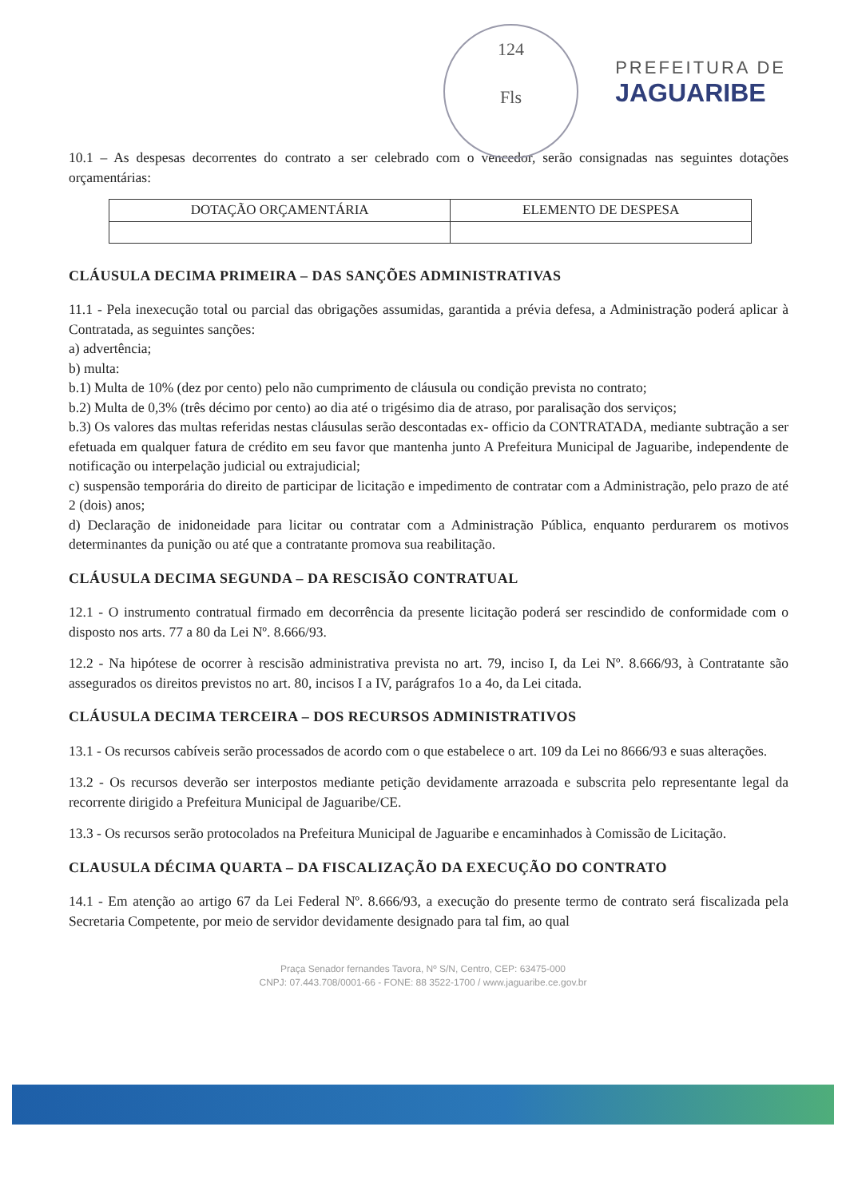124
Fls
PREFEITURA DE
JAGUARIBE
10.1 – As despesas decorrentes do contrato a ser celebrado com o vencedor, serão consignadas nas seguintes dotações orçamentárias:
| DOTAÇÃO ORÇAMENTÁRIA | ELEMENTO DE DESPESA |
CLÁUSULA DECIMA PRIMEIRA – DAS SANÇÕES ADMINISTRATIVAS
11.1 - Pela inexecução total ou parcial das obrigações assumidas, garantida a prévia defesa, a Administração poderá aplicar à Contratada, as seguintes sanções:
a) advertência;
b) multa:
b.1) Multa de 10% (dez por cento) pelo não cumprimento de cláusula ou condição prevista no contrato;
b.2) Multa de 0,3% (três décimo por cento) ao dia até o trigésimo dia de atraso, por paralisação dos serviços;
b.3) Os valores das multas referidas nestas cláusulas serão descontadas ex- officio da CONTRATADA, mediante subtração a ser efetuada em qualquer fatura de crédito em seu favor que mantenha junto A Prefeitura Municipal de Jaguaribe, independente de notificação ou interpelação judicial ou extrajudicial;
c) suspensão temporária do direito de participar de licitação e impedimento de contratar com a Administração, pelo prazo de até 2 (dois) anos;
d) Declaração de inidoneidade para licitar ou contratar com a Administração Pública, enquanto perdurarem os motivos determinantes da punição ou até que a contratante promova sua reabilitação.
CLÁUSULA DECIMA SEGUNDA – DA RESCISÃO CONTRATUAL
12.1 - O instrumento contratual firmado em decorrência da presente licitação poderá ser rescindido de conformidade com o disposto nos arts. 77 a 80 da Lei Nº. 8.666/93.
12.2 - Na hipótese de ocorrer à rescisão administrativa prevista no art. 79, inciso I, da Lei Nº. 8.666/93, à Contratante são assegurados os direitos previstos no art. 80, incisos I a IV, parágrafos 1o a 4o, da Lei citada.
CLÁUSULA DECIMA TERCEIRA – DOS RECURSOS ADMINISTRATIVOS
13.1 - Os recursos cabíveis serão processados de acordo com o que estabelece o art. 109 da Lei no 8666/93 e suas alterações.
13.2 - Os recursos deverão ser interpostos mediante petição devidamente arrazoada e subscrita pelo representante legal da recorrente dirigido a Prefeitura Municipal de Jaguaribe/CE.
13.3 - Os recursos serão protocolados na Prefeitura Municipal de Jaguaribe e encaminhados à Comissão de Licitação.
CLAUSULA DÉCIMA QUARTA – DA FISCALIZAÇÃO DA EXECUÇÃO DO CONTRATO
14.1 - Em atenção ao artigo 67 da Lei Federal Nº. 8.666/93, a execução do presente termo de contrato será fiscalizada pela Secretaria Competente, por meio de servidor devidamente designado para tal fim, ao qual
Praça Senador fernandes Tavora, Nº S/N, Centro, CEP: 63475-000
CNPJ: 07.443.708/0001-66 - FONE: 88 3522-1700 / www.jaguaribe.ce.gov.br